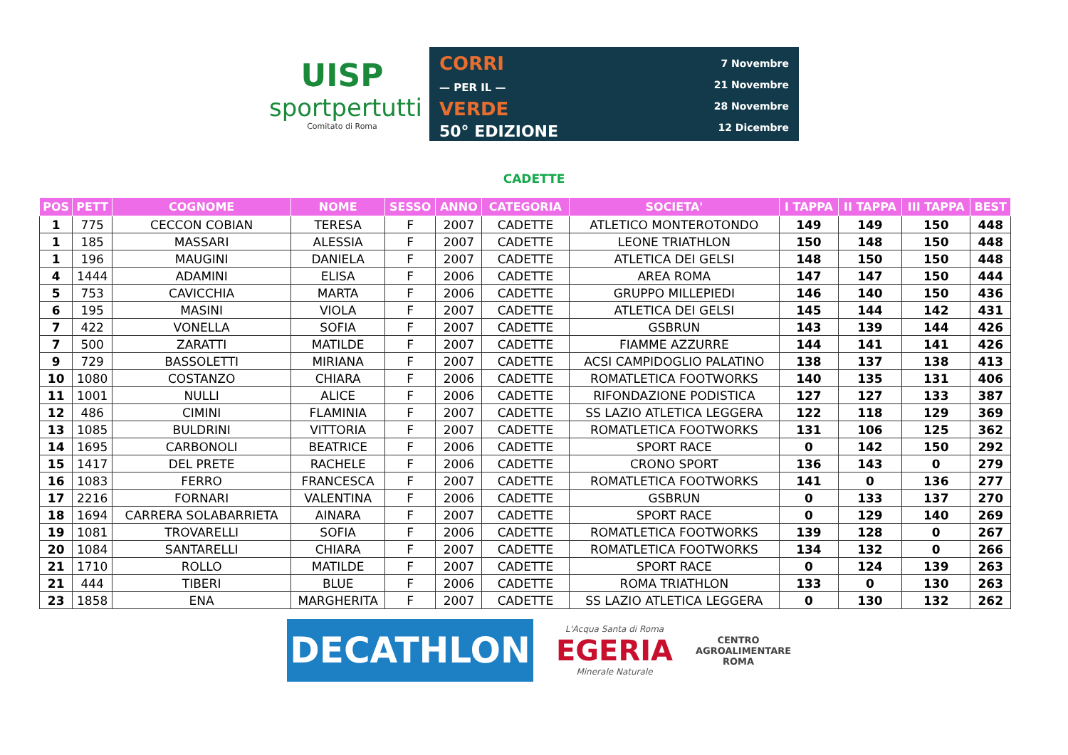UISP
sportpertutti
Comitato di Roma
CORRI
— PER IL —
VERDE
50° EDIZIONE
7 Novembre
21 Novembre
28 Novembre
12 Dicembre
CADETTE
| POS | PETT | COGNOME | NOME | SESSO | ANNO | CATEGORIA | SOCIETA' | I TAPPA | II TAPPA | III TAPPA | BEST |
| --- | --- | --- | --- | --- | --- | --- | --- | --- | --- | --- | --- |
| 1 | 775 | CECCON COBIAN | TERESA | F | 2007 | CADETTE | ATLETICO MONTEROTONDO | 149 | 149 | 150 | 448 |
| 1 | 185 | MASSARI | ALESSIA | F | 2007 | CADETTE | LEONE TRIATHLON | 150 | 148 | 150 | 448 |
| 1 | 196 | MAUGINI | DANIELA | F | 2007 | CADETTE | ATLETICA DEI GELSI | 148 | 150 | 150 | 448 |
| 4 | 1444 | ADAMINI | ELISA | F | 2006 | CADETTE | AREA ROMA | 147 | 147 | 150 | 444 |
| 5 | 753 | CAVICCHIA | MARTA | F | 2006 | CADETTE | GRUPPO MILLEPIEDI | 146 | 140 | 150 | 436 |
| 6 | 195 | MASINI | VIOLA | F | 2007 | CADETTE | ATLETICA DEI GELSI | 145 | 144 | 142 | 431 |
| 7 | 422 | VONELLA | SOFIA | F | 2007 | CADETTE | GSBRUN | 143 | 139 | 144 | 426 |
| 7 | 500 | ZARATTI | MATILDE | F | 2007 | CADETTE | FIAMME AZZURRE | 144 | 141 | 141 | 426 |
| 9 | 729 | BASSOLETTI | MIRIANA | F | 2007 | CADETTE | ACSI CAMPIDOGLIO PALATINO | 138 | 137 | 138 | 413 |
| 10 | 1080 | COSTANZO | CHIARA | F | 2006 | CADETTE | ROMATLETICA FOOTWORKS | 140 | 135 | 131 | 406 |
| 11 | 1001 | NULLI | ALICE | F | 2006 | CADETTE | RIFONDAZIONE PODISTICA | 127 | 127 | 133 | 387 |
| 12 | 486 | CIMINI | FLAMINIA | F | 2007 | CADETTE | SS LAZIO ATLETICA LEGGERA | 122 | 118 | 129 | 369 |
| 13 | 1085 | BULDRINI | VITTORIA | F | 2007 | CADETTE | ROMATLETICA FOOTWORKS | 131 | 106 | 125 | 362 |
| 14 | 1695 | CARBONOLI | BEATRICE | F | 2006 | CADETTE | SPORT RACE | 0 | 142 | 150 | 292 |
| 15 | 1417 | DEL PRETE | RACHELE | F | 2006 | CADETTE | CRONO SPORT | 136 | 143 | 0 | 279 |
| 16 | 1083 | FERRO | FRANCESCA | F | 2007 | CADETTE | ROMATLETICA FOOTWORKS | 141 | 0 | 136 | 277 |
| 17 | 2216 | FORNARI | VALENTINA | F | 2006 | CADETTE | GSBRUN | 0 | 133 | 137 | 270 |
| 18 | 1694 | CARRERA SOLABARRIETA | AINARA | F | 2007 | CADETTE | SPORT RACE | 0 | 129 | 140 | 269 |
| 19 | 1081 | TROVARELLI | SOFIA | F | 2006 | CADETTE | ROMATLETICA FOOTWORKS | 139 | 128 | 0 | 267 |
| 20 | 1084 | SANTARELLI | CHIARA | F | 2007 | CADETTE | ROMATLETICA FOOTWORKS | 134 | 132 | 0 | 266 |
| 21 | 1710 | ROLLO | MATILDE | F | 2007 | CADETTE | SPORT RACE | 0 | 124 | 139 | 263 |
| 21 | 444 | TIBERI | BLUE | F | 2006 | CADETTE | ROMA TRIATHLON | 133 | 0 | 130 | 263 |
| 23 | 1858 | ENA | MARGHERITA | F | 2007 | CADETTE | SS LAZIO ATLETICA LEGGERA | 0 | 130 | 132 | 262 |
DECATHLON
L'Acqua Santa di Roma
EGERIA
Minerale Naturale
CENTRO
AGROALIMENTARE
ROMA